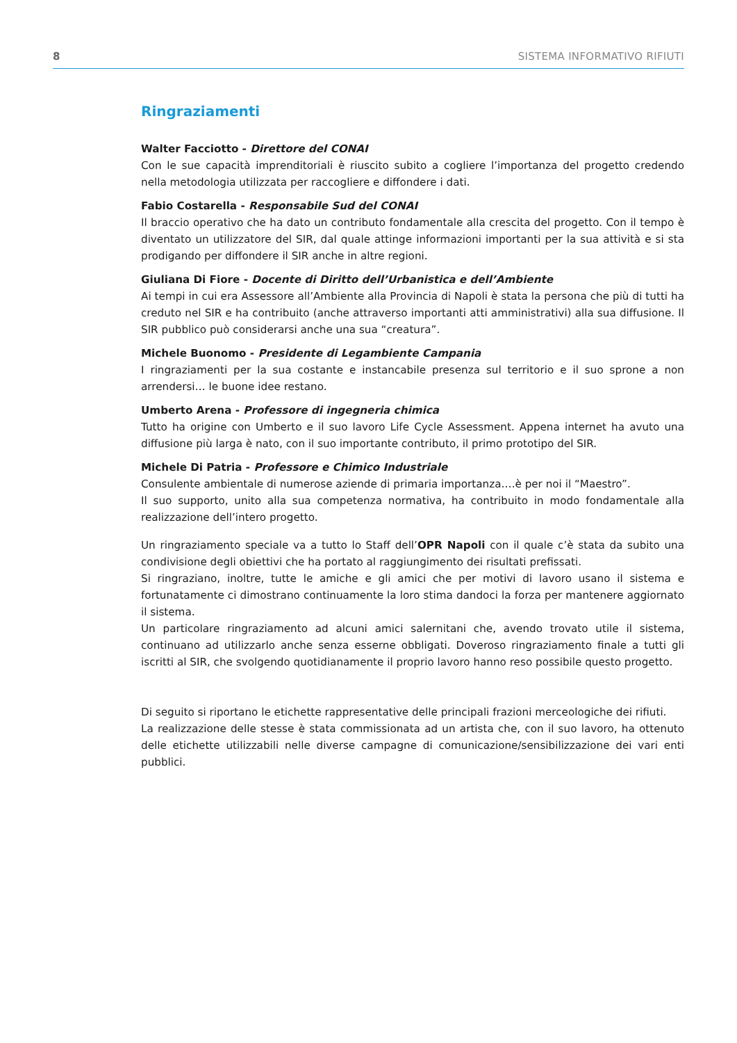8 SISTEMA INFORMATIVO RIFIUTI
Ringraziamenti
Walter Facciotto - Direttore del CONAI
Con le sue capacità imprenditoriali è riuscito subito a cogliere l’importanza del progetto credendo nella metodologia utilizzata per raccogliere e diffondere i dati.
Fabio Costarella - Responsabile Sud del CONAI
Il braccio operativo che ha dato un contributo fondamentale alla crescita del progetto. Con il tempo è diventato un utilizzatore del SIR, dal quale attinge informazioni importanti per la sua attività e si sta prodigando per diffondere il SIR anche in altre regioni.
Giuliana Di Fiore - Docente di Diritto dell’Urbanistica e dell’Ambiente
Ai tempi in cui era Assessore all’Ambiente alla Provincia di Napoli è stata la persona che più di tutti ha creduto nel SIR e ha contribuito (anche attraverso importanti atti amministrativi) alla sua diffusione. Il SIR pubblico può considerarsi anche una sua “creatura”.
Michele Buonomo - Presidente di Legambiente Campania
I ringraziamenti per la sua costante e instancabile presenza sul territorio e il suo sprone a non arrendersi… le buone idee restano.
Umberto Arena - Professore di ingegneria chimica
Tutto ha origine con Umberto e il suo lavoro Life Cycle Assessment. Appena internet ha avuto una diffusione più larga è nato, con il suo importante contributo, il primo prototipo del SIR.
Michele Di Patria - Professore e Chimico Industriale
Consulente ambientale di numerose aziende di primaria importanza….è per noi il “Maestro”.
Il suo supporto, unito alla sua competenza normativa, ha contribuito in modo fondamentale alla realizzazione dell’intero progetto.
Un ringraziamento speciale va a tutto lo Staff dell’OPR Napoli con il quale c’è stata da subito una condivisione degli obiettivi che ha portato al raggiungimento dei risultati prefissati.
Si ringraziano, inoltre, tutte le amiche e gli amici che per motivi di lavoro usano il sistema e fortunatamente ci dimostrano continuamente la loro stima dandoci la forza per mantenere aggiornato il sistema.
Un particolare ringraziamento ad alcuni amici salernitani che, avendo trovato utile il sistema, continuano ad utilizzarlo anche senza esserne obbligati. Doveroso ringraziamento finale a tutti gli iscritti al SIR, che svolgendo quotidianamente il proprio lavoro hanno reso possibile questo progetto.
Di seguito si riportano le etichette rappresentative delle principali frazioni merceologiche dei rifiuti.
La realizzazione delle stesse è stata commissionata ad un artista che, con il suo lavoro, ha ottenuto delle etichette utilizzabili nelle diverse campagne di comunicazione/sensibilizzazione dei vari enti pubblici.